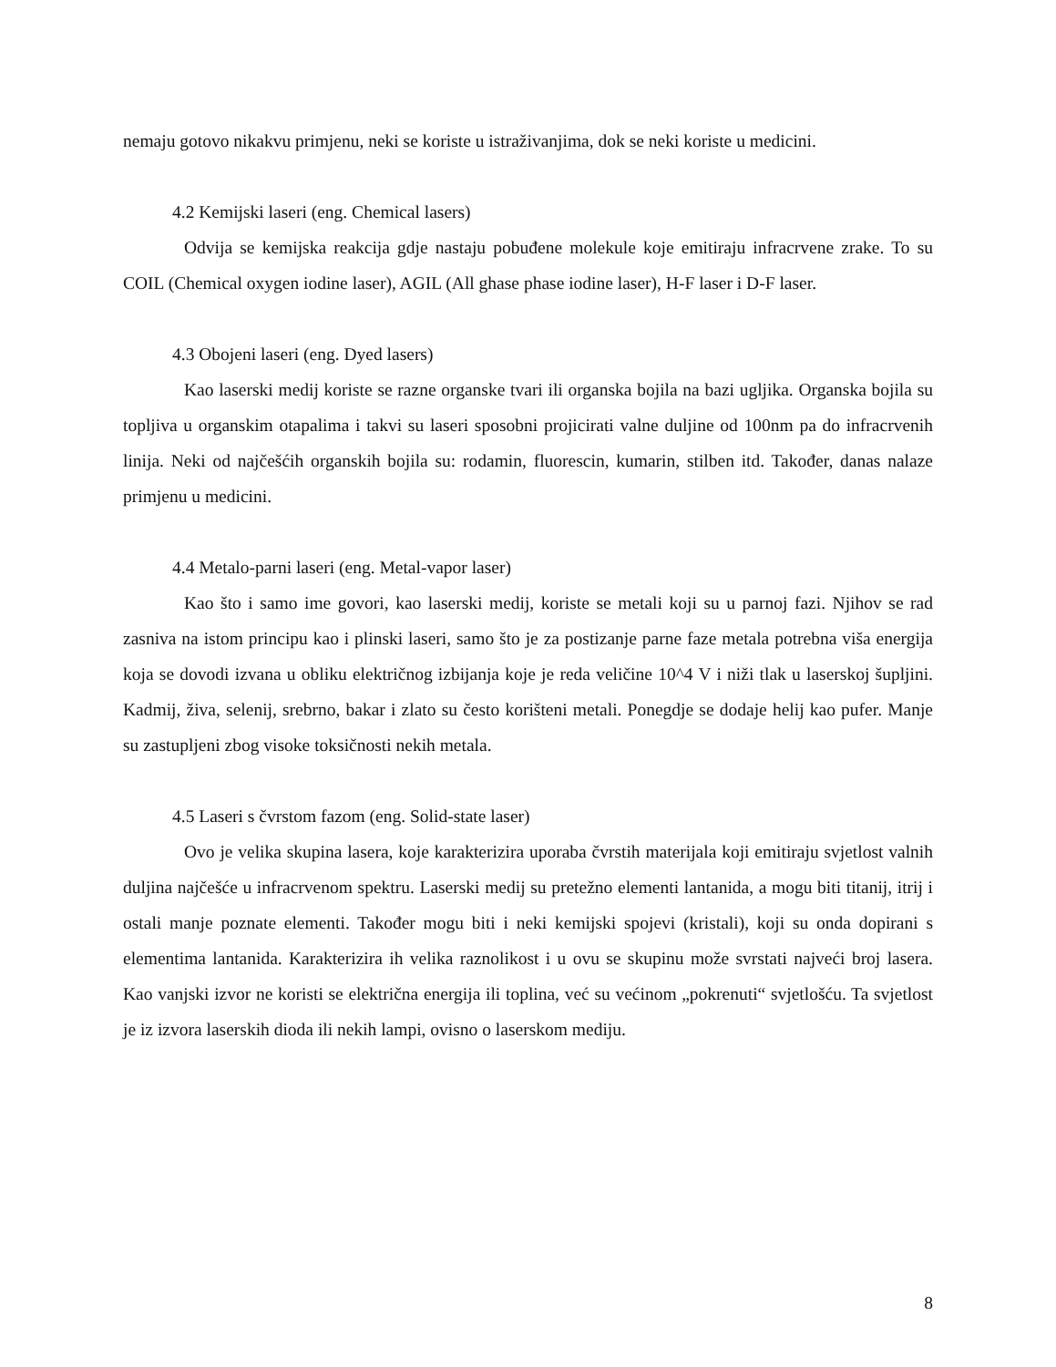nemaju gotovo nikakvu primjenu, neki se koriste u istraživanjima, dok se neki koriste u medicini.
4.2 Kemijski laseri (eng. Chemical lasers)
Odvija se kemijska reakcija gdje nastaju pobuđene molekule koje emitiraju infracrvene zrake. To su COIL (Chemical oxygen iodine laser), AGIL (All ghase phase iodine laser), H-F laser i D-F laser.
4.3 Obojeni laseri (eng. Dyed lasers)
Kao laserski medij koriste se razne organske tvari ili organska bojila na bazi ugljika. Organska bojila su topljiva u organskim otapalima i takvi su laseri sposobni projicirati valne duljine od 100nm pa do infracrvenih linija. Neki od najčešćih organskih bojila su: rodamin, fluorescin, kumarin, stilben itd. Također, danas nalaze primjenu u medicini.
4.4 Metalo-parni laseri (eng. Metal-vapor laser)
Kao što i samo ime govori, kao laserski medij, koriste se metali koji su u parnoj fazi. Njihov se rad zasniva na istom principu kao i plinski laseri, samo što je za postizanje parne faze metala potrebna viša energija koja se dovodi izvana u obliku električnog izbijanja koje je reda veličine 10^4 V i niži tlak u laserskoj šupljini. Kadmij, živa, selenij, srebrno, bakar i zlato su često korišteni metali. Ponegdje se dodaje helij kao pufer. Manje su zastupljeni zbog visoke toksičnosti nekih metala.
4.5 Laseri s čvrstom fazom (eng. Solid-state laser)
Ovo je velika skupina lasera, koje karakterizira uporaba čvrstih materijala koji emitiraju svjetlost valnih duljina najčešće u infracrvenom spektru. Laserski medij su pretežno elementi lantanida, a mogu biti titanij, itrij i ostali manje poznate elementi. Također mogu biti i neki kemijski spojevi (kristali), koji su onda dopirani s elementima lantanida. Karakterizira ih velika raznolikost i u ovu se skupinu može svrstati najveći broj lasera. Kao vanjski izvor ne koristi se električna energija ili toplina, već su većinom „pokrenuti“ svjetlošću. Ta svjetlost je iz izvora laserskih dioda ili nekih lampi, ovisno o laserskom mediju.
8